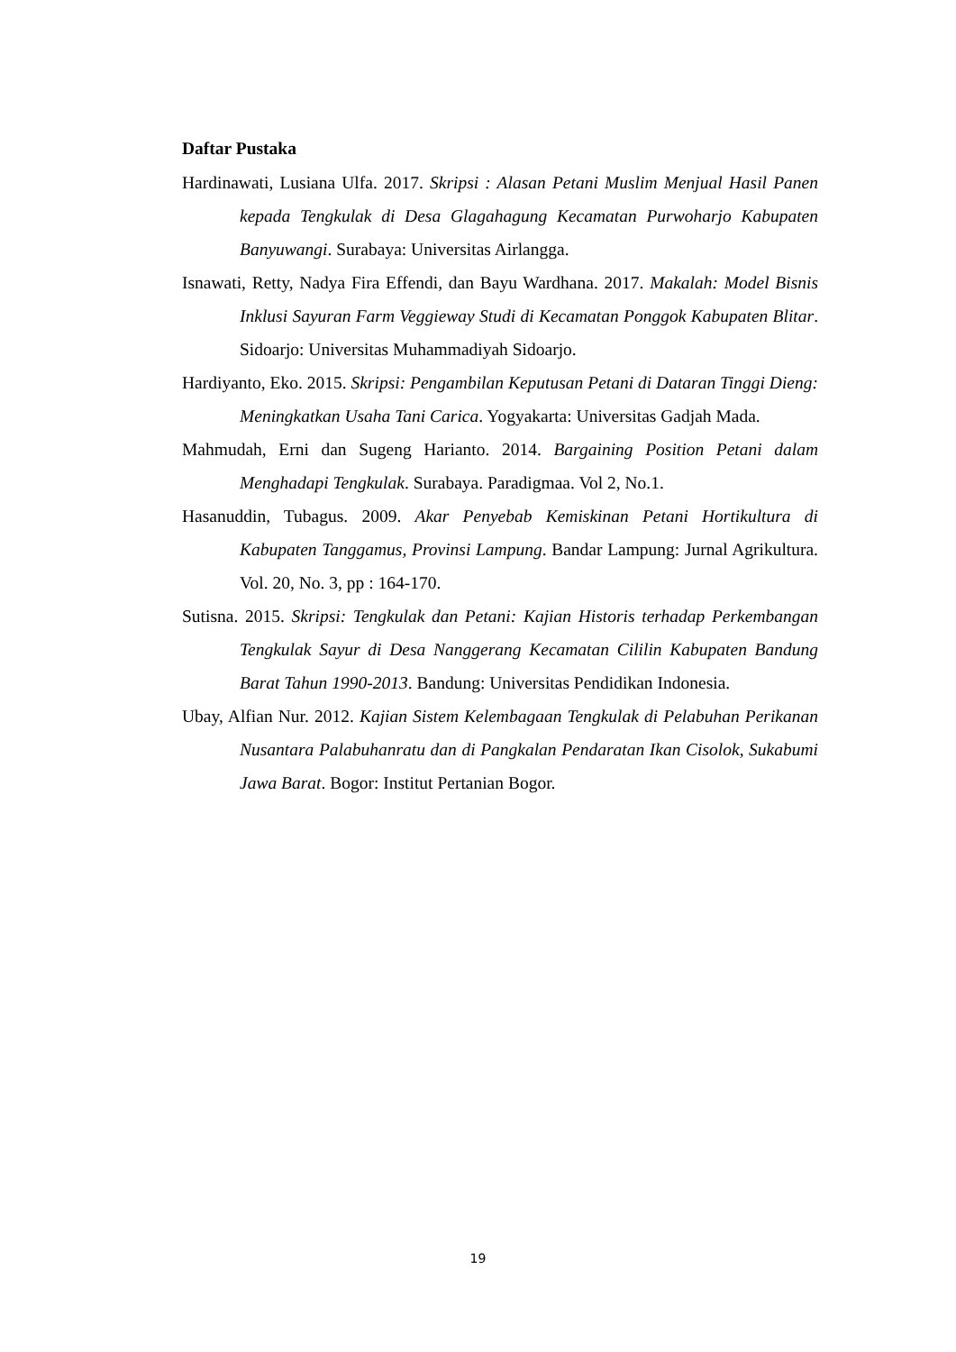Daftar Pustaka
Hardinawati, Lusiana Ulfa. 2017. Skripsi : Alasan Petani Muslim Menjual Hasil Panen kepada Tengkulak di Desa Glagahagung Kecamatan Purwoharjo Kabupaten Banyuwangi. Surabaya: Universitas Airlangga.
Isnawati, Retty, Nadya Fira Effendi, dan Bayu Wardhana. 2017. Makalah: Model Bisnis Inklusi Sayuran Farm Veggieway Studi di Kecamatan Ponggok Kabupaten Blitar. Sidoarjo: Universitas Muhammadiyah Sidoarjo.
Hardiyanto, Eko. 2015. Skripsi: Pengambilan Keputusan Petani di Dataran Tinggi Dieng: Meningkatkan Usaha Tani Carica. Yogyakarta: Universitas Gadjah Mada.
Mahmudah, Erni dan Sugeng Harianto. 2014. Bargaining Position Petani dalam Menghadapi Tengkulak. Surabaya. Paradigmaa. Vol 2, No.1.
Hasanuddin, Tubagus. 2009. Akar Penyebab Kemiskinan Petani Hortikultura di Kabupaten Tanggamus, Provinsi Lampung. Bandar Lampung: Jurnal Agrikultura. Vol. 20, No. 3, pp : 164-170.
Sutisna. 2015. Skripsi: Tengkulak dan Petani: Kajian Historis terhadap Perkembangan Tengkulak Sayur di Desa Nanggerang Kecamatan Cililin Kabupaten Bandung Barat Tahun 1990-2013. Bandung: Universitas Pendidikan Indonesia.
Ubay, Alfian Nur. 2012. Kajian Sistem Kelembagaan Tengkulak di Pelabuhan Perikanan Nusantara Palabuhanratu dan di Pangkalan Pendaratan Ikan Cisolok, Sukabumi Jawa Barat. Bogor: Institut Pertanian Bogor.
19